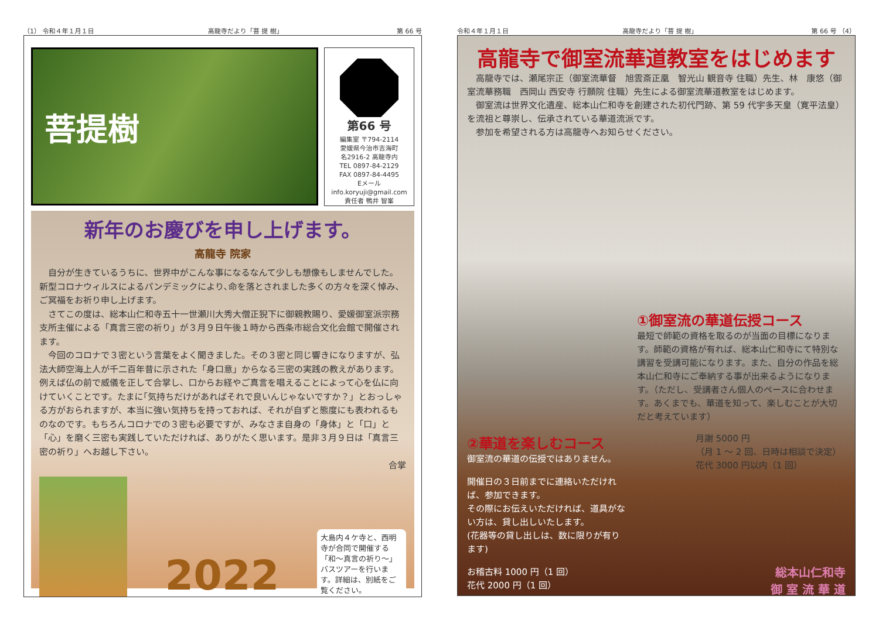（1） 令和４年１月１日 高龍寺だより「菩 提 樹」 第 66 号
菩提樹
第66 号
編集室 〒794-2114
愛媛県今治市吉海町
名2916-2 高龍寺内
TEL 0897-84-2129
FAX 0897-84-4495
Eメール info.koryuji@gmail.com
責任者 鴨井 智峯
新年のお慶びを申し上げます。
高龍寺 院家
自分が生きているうちに、世界中がこんな事になるなんて少しも想像もしませんでした。新型コロナウィルスによるパンデミックにより､命を落とされました多くの方々を深く悼み、ご冥福をお祈り申し上げます。
さてこの度は、総本山仁和寺五十一世瀬川大秀大僧正猊下に御親教賜り、愛媛御室派宗務支所主催による「真言三密の祈り」が３月９日午後１時から西条市総合文化会館で開催されます。
今回のコロナで３密という言葉をよく聞きました。その３密と同じ響きになりますが、弘法大師空海上人が千二百年昔に示された「身口意」からなる三密の実践の教えがあります。例えば仏の前で威儀を正して合掌し、口からお経やご真言を唱えることによって心を仏に向けていくことです。たまに｢気持ちだけがあればそれで良いんじゃないですか？」とおっしゃる方がおられますが、本当に強い気持ちを持っておれば、それが自ずと態度にも表われるものなのです。もちろんコロナでの３密も必要ですが、みなさま自身の「身体」と「口」と「心」を磨く三密も実践していただければ、ありがたく思います。是非３月９日は「真言三密の祈り」へお越し下さい。
合掌
2022
大島内４ケ寺と、西明寺が合同で開催する「和～真言の祈り～」バスツアーを行います。詳細は、別紙をご覧ください。
令和４年１月１日 高龍寺だより「菩 提 樹」 第 66 号 （4）
高龍寺で御室流華道教室をはじめます
　高龍寺では、瀬尾宗正（御室流華督　旭雲斎正凰　智光山 観音寺 住職）先生、林　康悠（御室流華務職　西岡山 西安寺 行願院 住職）先生による御室流華道教室をはじめます。
　御室流は世界文化遺産、総本山仁和寺を創建された初代門跡、第 59 代宇多天皇（寛平法皇）を流祖と尊崇し、伝承されている華道流派です。
　参加を希望される方は高龍寺へお知らせください。
①御室流の華道伝授コース
最短で師範の資格を取るのが当面の目標になります。師範の資格が有れば、総本山仁和寺にて特別な講習を受講可能になります。また、自分の作品を総本山仁和寺にご奉納する事が出来るようになります。（ただし、受講者さん個人のペースに合わせます。あくまでも、華道を知って、楽しむことが大切だと考えています）
②華道を楽しむコース
御室流の華道の伝授ではありません。
開催日の３日前までに連絡いただければ、参加できます。
その際にお伝えいただければ、道具がない方は、貸し出しいたします。
(花器等の貸し出しは、数に限りが有ります)
お稽古料 1000 円（1 回）
花代 2000 円（1 回）
月謝 5000 円
（月 1 ～ 2 回、日時は相談で決定）
花代 3000 円以内（1 回）
総本山仁和寺
御 室 流 華 道